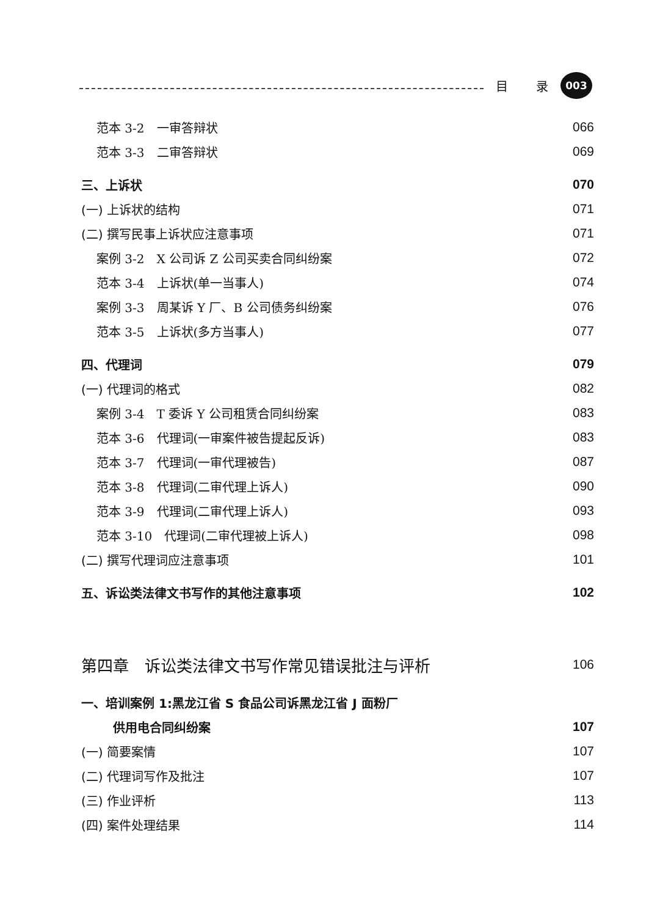目 录
003
范本 3-2　一审答辩状 066
范本 3-3　二审答辩状 069
三、上诉状 070
(一) 上诉状的结构 071
(二) 撰写民事上诉状应注意事项 071
案例 3-2　X 公司诉 Z 公司买卖合同纠纷案 072
范本 3-4　上诉状(单一当事人) 074
案例 3-3　周某诉 Y 厂、B 公司债务纠纷案 076
范本 3-5　上诉状(多方当事人) 077
四、代理词 079
(一) 代理词的格式 082
案例 3-4　T 委诉 Y 公司租赁合同纠纷案 083
范本 3-6　代理词(一审案件被告提起反诉) 083
范本 3-7　代理词(一审代理被告) 087
范本 3-8　代理词(二审代理上诉人) 090
范本 3-9　代理词(二审代理上诉人) 093
范本 3-10　代理词(二审代理被上诉人) 098
(二) 撰写代理词应注意事项 101
五、诉讼类法律文书写作的其他注意事项 102
第四章　诉讼类法律文书写作常见错误批注与评析 106
一、培训案例 1:黑龙江省 S 食品公司诉黑龙江省 J 面粉厂
供用电合同纠纷案 107
(一) 简要案情 107
(二) 代理词写作及批注 107
(三) 作业评析 113
(四) 案件处理结果 114